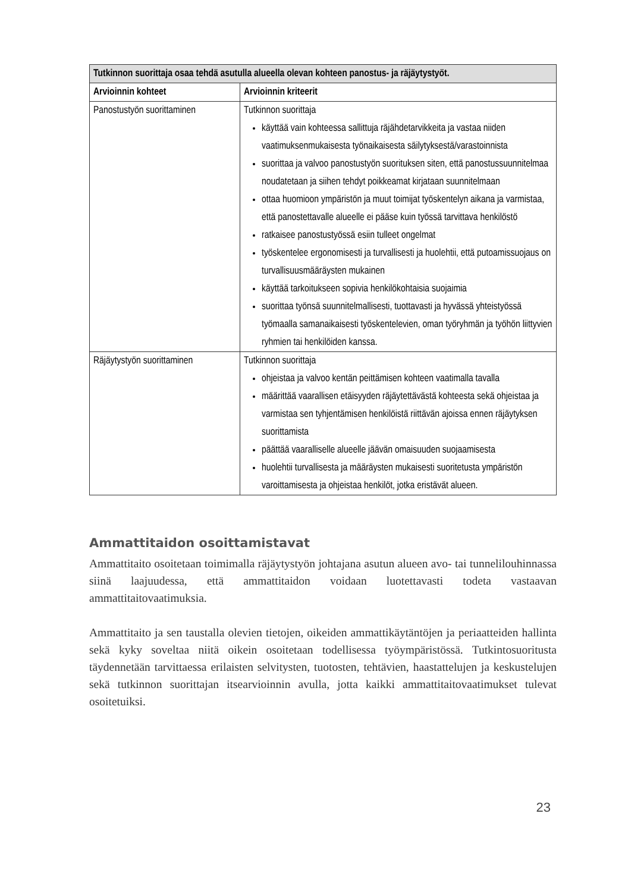| Tutkinnon suorittaja osaa tehdä asutulla alueella olevan kohteen panostus- ja räjäytystyöt. | |
| --- | --- |
| Arvioinnin kohteet | Arvioinnin kriteerit |
| Panostustyön suorittaminen | Tutkinnon suorittaja käyttää vain kohteessa sallittuja räjähdetarvikkeita ja vastaa niiden vaatimuksenmukaisesta työnaikaisesta säilytyksestä/varastoinnista suorittaa ja valvoo panostustyön suorituksen siten, että panostussuunnitelmaa noudatetaan ja siihen tehdyt poikkeamat kirjataan suunnitelmaan ottaa huomioon ympäristön ja muut toimijat työskentelyn aikana ja varmistaa, että panostettavalle alueelle ei pääse kuin työssä tarvittava henkilöstö ratkaisee panostustyössä esiin tulleet ongelmat työskentelee ergonomisesti ja turvallisesti ja huolehtii, että putoamissuojaus on turvallisuusmääräysten mukainen käyttää tarkoitukseen sopivia henkilökohtaisia suojaimia suorittaa työnsä suunnitelmallisesti, tuottavasti ja hyvässä yhteistyössä työmaalla samanaikaisesti työskentelevien, oman työryhmän ja työhön liittyvien ryhmien tai henkilöiden kanssa. |
| Räjäytystyön suorittaminen | Tutkinnon suorittaja ohjeistaa ja valvoo kentän peittämisen kohteen vaatimalla tavalla määrittää vaarallisen etäisyyden räjäytettävästä kohteesta sekä ohjeistaa ja varmistaa sen tyhjentämisen henkilöistä riittävän ajoissa ennen räjäytyksen suorittamista päättää vaaralliselle alueelle jäävän omaisuuden suojaamisesta huolehtii turvallisesta ja määräysten mukaisesti suoritetusta ympäristön varoittamisesta ja ohjeistaa henkilöt, jotka eristävät alueen. |
Ammattitaidon osoittamistavat
Ammattitaito osoitetaan toimimalla räjäytystyön johtajana asutun alueen avo- tai tunnelilouhinnassa siinä laajuudessa, että ammattitaidon voidaan luotettavasti todeta vastaavan ammattitaitovaatimuksia.
Ammattitaito ja sen taustalla olevien tietojen, oikeiden ammattikäytäntöjen ja periaatteiden hallinta sekä kyky soveltaa niitä oikein osoitetaan todellisessa työympäristössä. Tutkintosuoritusta täydennetään tarvittaessa erilaisten selvitysten, tuotosten, tehtävien, haastattelujen ja keskustelujen sekä tutkinnon suorittajan itsearvioinnin avulla, jotta kaikki ammattitaitovaatimukset tulevat osoitetuiksi.
23